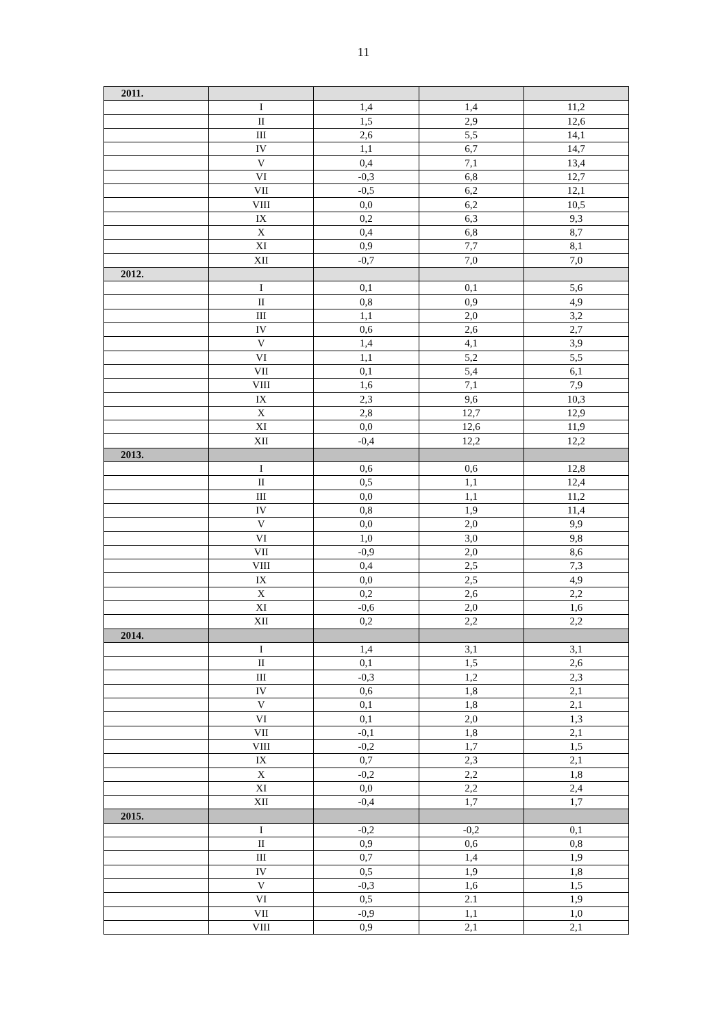11
| 2011. | | | | |
| | I | 1,4 | 1,4 | 11,2 |
| | II | 1,5 | 2,9 | 12,6 |
| | III | 2,6 | 5,5 | 14,1 |
| | IV | 1,1 | 6,7 | 14,7 |
| | V | 0,4 | 7,1 | 13,4 |
| | VI | -0,3 | 6,8 | 12,7 |
| | VII | -0,5 | 6,2 | 12,1 |
| | VIII | 0,0 | 6,2 | 10,5 |
| | IX | 0,2 | 6,3 | 9,3 |
| | X | 0,4 | 6,8 | 8,7 |
| | XI | 0,9 | 7,7 | 8,1 |
| | XII | -0,7 | 7,0 | 7,0 |
| 2012. | | | | |
| | I | 0,1 | 0,1 | 5,6 |
| | II | 0,8 | 0,9 | 4,9 |
| | III | 1,1 | 2,0 | 3,2 |
| | IV | 0,6 | 2,6 | 2,7 |
| | V | 1,4 | 4,1 | 3,9 |
| | VI | 1,1 | 5,2 | 5,5 |
| | VII | 0,1 | 5,4 | 6,1 |
| | VIII | 1,6 | 7,1 | 7,9 |
| | IX | 2,3 | 9,6 | 10,3 |
| | X | 2,8 | 12,7 | 12,9 |
| | XI | 0,0 | 12,6 | 11,9 |
| | XII | -0,4 | 12,2 | 12,2 |
| 2013. | | | | |
| | I | 0,6 | 0,6 | 12,8 |
| | II | 0,5 | 1,1 | 12,4 |
| | III | 0,0 | 1,1 | 11,2 |
| | IV | 0,8 | 1,9 | 11,4 |
| | V | 0,0 | 2,0 | 9,9 |
| | VI | 1,0 | 3,0 | 9,8 |
| | VII | -0,9 | 2,0 | 8,6 |
| | VIII | 0,4 | 2,5 | 7,3 |
| | IX | 0,0 | 2,5 | 4,9 |
| | X | 0,2 | 2,6 | 2,2 |
| | XI | -0,6 | 2,0 | 1,6 |
| | XII | 0,2 | 2,2 | 2,2 |
| 2014. | | | | |
| | I | 1,4 | 3,1 | 3,1 |
| | II | 0,1 | 1,5 | 2,6 |
| | III | -0,3 | 1,2 | 2,3 |
| | IV | 0,6 | 1,8 | 2,1 |
| | V | 0,1 | 1,8 | 2,1 |
| | VI | 0,1 | 2,0 | 1,3 |
| | VII | -0,1 | 1,8 | 2,1 |
| | VIII | -0,2 | 1,7 | 1,5 |
| | IX | 0,7 | 2,3 | 2,1 |
| | X | -0,2 | 2,2 | 1,8 |
| | XI | 0,0 | 2,2 | 2,4 |
| | XII | -0,4 | 1,7 | 1,7 |
| 2015. | | | | |
| | I | -0,2 | -0,2 | 0,1 |
| | II | 0,9 | 0,6 | 0,8 |
| | III | 0,7 | 1,4 | 1,9 |
| | IV | 0,5 | 1,9 | 1,8 |
| | V | -0,3 | 1,6 | 1,5 |
| | VI | 0,5 | 2.1 | 1,9 |
| | VII | -0,9 | 1,1 | 1,0 |
| | VIII | 0,9 | 2,1 | 2,1 |